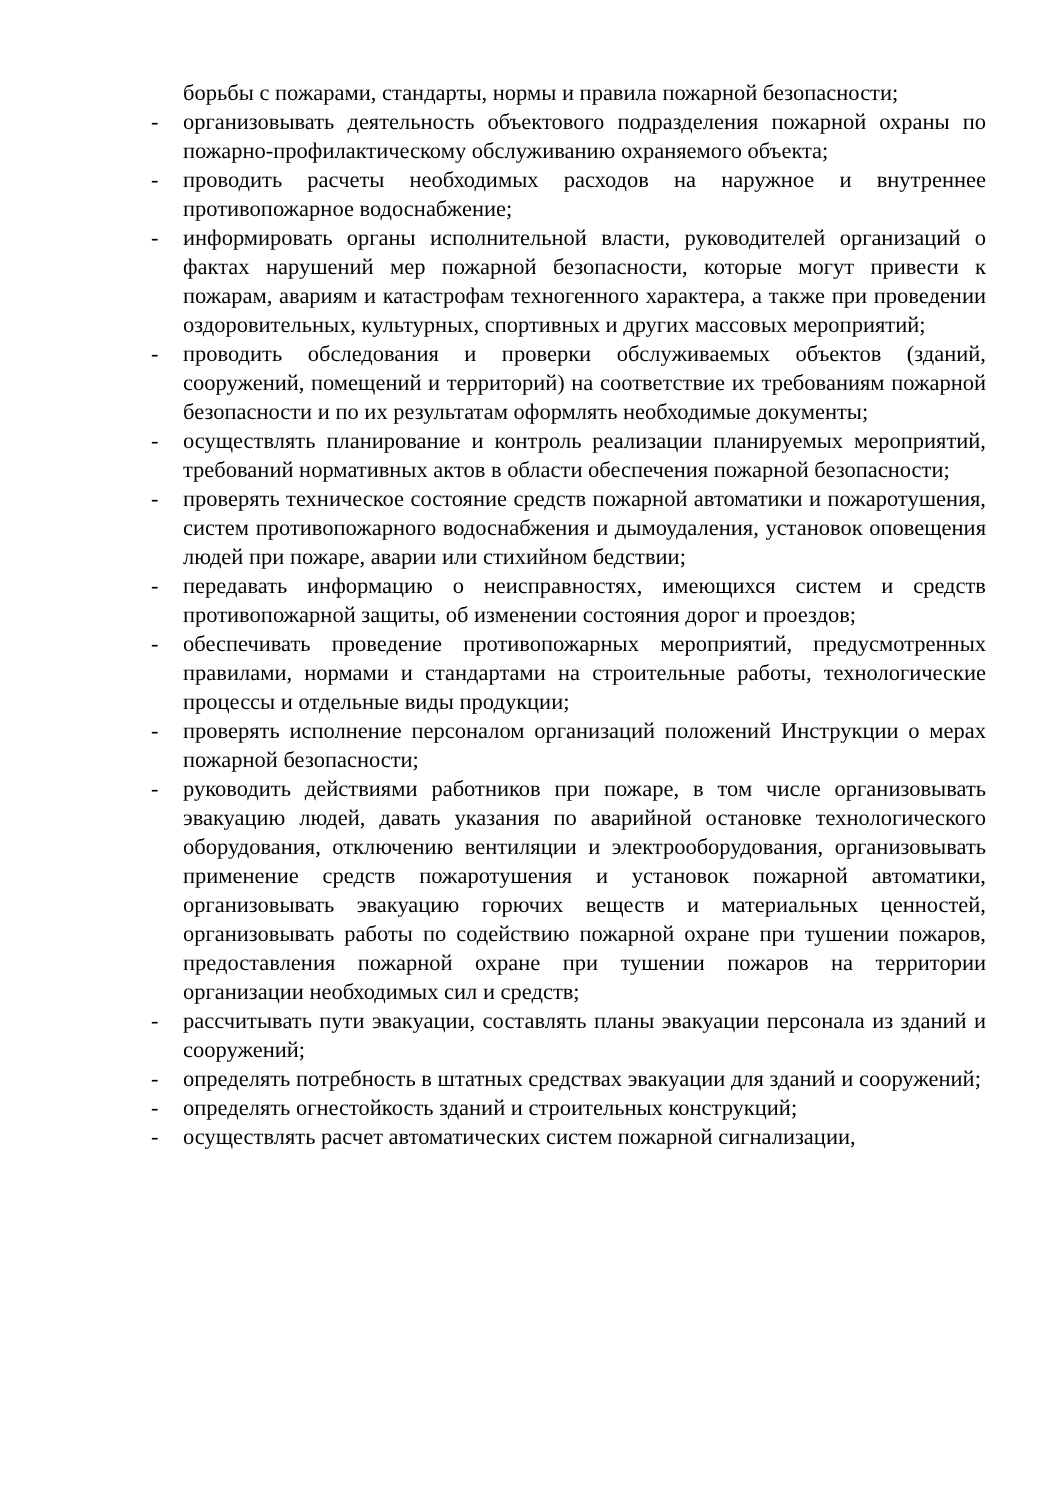борьбы с пожарами, стандарты, нормы и правила пожарной безопасности;
- организовывать деятельность объектового подразделения пожарной охраны по пожарно-профилактическому обслуживанию охраняемого объекта;
- проводить расчеты необходимых расходов на наружное и внутреннее противопожарное водоснабжение;
- информировать органы исполнительной власти, руководителей организаций о фактах нарушений мер пожарной безопасности, которые могут привести к пожарам, авариям и катастрофам техногенного характера, а также при проведении оздоровительных, культурных, спортивных и других массовых мероприятий;
- проводить обследования и проверки обслуживаемых объектов (зданий, сооружений, помещений и территорий) на соответствие их требованиям пожарной безопасности и по их результатам оформлять необходимые документы;
- осуществлять планирование и контроль реализации планируемых мероприятий, требований нормативных актов в области обеспечения пожарной безопасности;
- проверять техническое состояние средств пожарной автоматики и пожаротушения, систем противопожарного водоснабжения и дымоудаления, установок оповещения людей при пожаре, аварии или стихийном бедствии;
- передавать информацию о неисправностях, имеющихся систем и средств противопожарной защиты, об изменении состояния дорог и проездов;
- обеспечивать проведение противопожарных мероприятий, предусмотренных правилами, нормами и стандартами на строительные работы, технологические процессы и отдельные виды продукции;
- проверять исполнение персоналом организаций положений Инструкции о мерах пожарной безопасности;
- руководить действиями работников при пожаре, в том числе организовывать эвакуацию людей, давать указания по аварийной остановке технологического оборудования, отключению вентиляции и электрооборудования, организовывать применение средств пожаротушения и установок пожарной автоматики, организовывать эвакуацию горючих веществ и материальных ценностей, организовывать работы по содействию пожарной охране при тушении пожаров, предоставления пожарной охране при тушении пожаров на территории организации необходимых сил и средств;
- рассчитывать пути эвакуации, составлять планы эвакуации персонала из зданий и сооружений;
- определять потребность в штатных средствах эвакуации для зданий и сооружений;
- определять огнестойкость зданий и строительных конструкций;
- осуществлять расчет автоматических систем пожарной сигнализации,